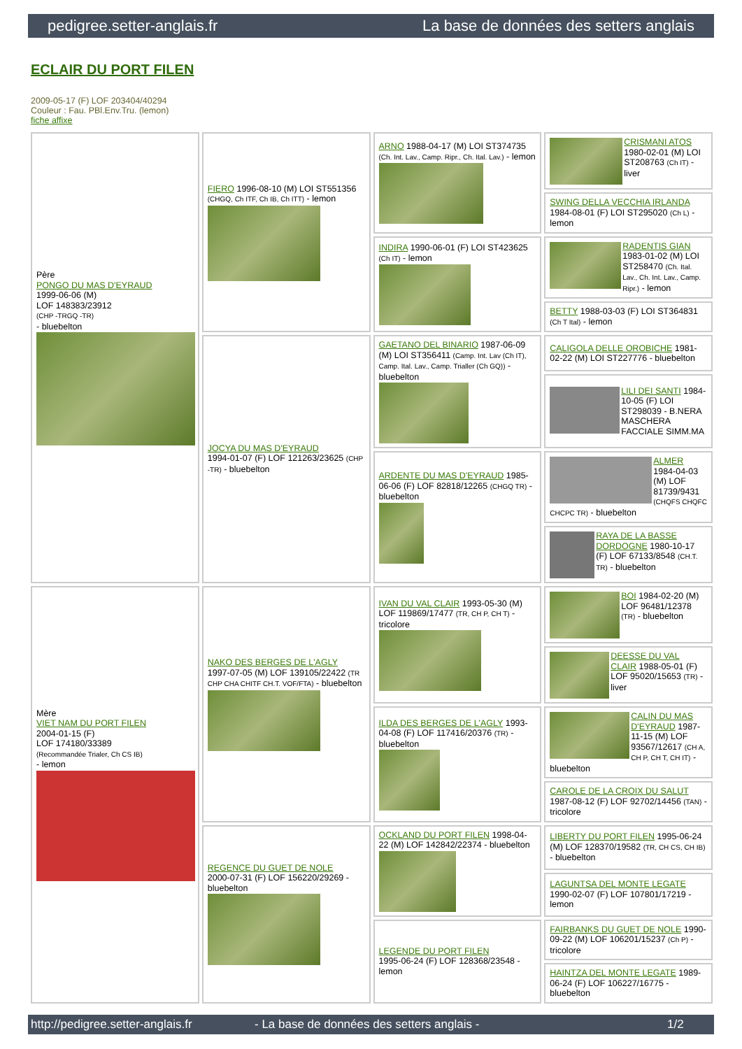pedigree.setter-anglais.fr La base de données des setters anglais
ECLAIR DU PORT FILEN
2009-05-17 (F) LOF 203404/40294
Couleur : Fau. PBl.Env.Tru. (lemon)
fiche affixe
| Père PONGO DU MAS D'EYRAUD 1999-06-06 (M) LOF 148383/23912 (CHP -TRGQ -TR) - bluebelton | FIERO 1996-08-10 (M) LOI ST551356 (CHGQ, Ch ITF, Ch IB, Ch ITT) - lemon | ARNO 1988-04-17 (M) LOI ST374735 (Ch. Int. Lav., Camp. Ripr., Ch. Ital. Lav.) - lemon | CRISMANI ATOS 1980-02-01 (M) LOI ST208763 (Ch IT) - liver |
| | | | SWING DELLA VECCHIA IRLANDA 1984-08-01 (F) LOI ST295020 (Ch L) - lemon |
| | | INDIRA 1990-06-01 (F) LOI ST423625 (Ch IT) - lemon | RADENTIS GIAN 1983-01-02 (M) LOI ST258470 (Ch. Ital. Lav., Ch. Int. Lav., Camp. Ripr.) - lemon |
| | | | BETTY 1988-03-03 (F) LOI ST364831 (Ch T Ital) - lemon |
| | JOCYA DU MAS D'EYRAUD 1994-01-07 (F) LOF 121263/23625 (CHP -TR) - bluebelton | GAETANO DEL BINARIO 1987-06-09 (M) LOI ST356411 (Camp. Int. Lav (Ch IT), Camp. Ital. Lav., Camp. Trialler (Ch GQ)) - bluebelton | CALIGOLA DELLE OROBICHE 1981-02-22 (M) LOI ST227776 - bluebelton |
| | | | LILI DEI SANTI 1984-10-05 (F) LOI ST298039 - B.NERA MASCHERA FACCIALE SIMM.MA |
| | | ARDENTE DU MAS D'EYRAUD 1985-06-06 (F) LOF 82818/12265 (CHGQ TR) - bluebelton | ALMER 1984-04-03 (M) LOF 81739/9431 (CHQFS CHQFC CHCPC TR) - bluebelton |
| | | | RAYA DE LA BASSE DORDOGNE 1980-10-17 (F) LOF 67133/8548 (CH.T. TR) - bluebelton |
| Mère VIET NAM DU PORT FILEN 2004-01-15 (F) LOF 174180/33389 (Recommandée Trialer, Ch CS IB) - lemon | NAKO DES BERGES DE L'AGLY 1997-07-05 (M) LOF 139105/22422 (TR CHP CHA CHITF CH.T. VOF/FTA) - bluebelton | IVAN DU VAL CLAIR 1993-05-30 (M) LOF 119869/17477 (TR, CH P, CH T) - tricolore | BOI 1984-02-20 (M) LOF 96481/12378 (TR) - bluebelton |
| | | | DEESSE DU VAL CLAIR 1988-05-01 (F) LOF 95020/15653 (TR) - liver |
| | | ILDA DES BERGES DE L'AGLY 1993-04-08 (F) LOF 117416/20376 (TR) - bluebelton | CALIN DU MAS D'EYRAUD 1987-11-15 (M) LOF 93567/12617 (CH A, CH P, CH T, CH IT) - bluebelton |
| | | | CAROLE DE LA CROIX DU SALUT 1987-08-12 (F) LOF 92702/14456 (TAN) - tricolore |
| | REGENCE DU GUET DE NOLE 2000-07-31 (F) LOF 156220/29269 - bluebelton | OCKLAND DU PORT FILEN 1998-04-22 (M) LOF 142842/22374 - bluebelton | LIBERTY DU PORT FILEN 1995-06-24 (M) LOF 128370/19582 (TR, CH CS, CH IB) - bluebelton |
| | | | LAGUNTSA DEL MONTE LEGATE 1990-02-07 (F) LOF 107801/17219 - lemon |
| | | LEGENDE DU PORT FILEN 1995-06-24 (F) LOF 128368/23548 - lemon | FAIRBANKS DU GUET DE NOLE 1990-09-22 (M) LOF 106201/15237 (Ch P) - tricolore |
| | | | HAINTZA DEL MONTE LEGATE 1989-06-24 (F) LOF 106227/16775 - bluebelton |
http://pedigree.setter-anglais.fr - La base de données des setters anglais - 1/2